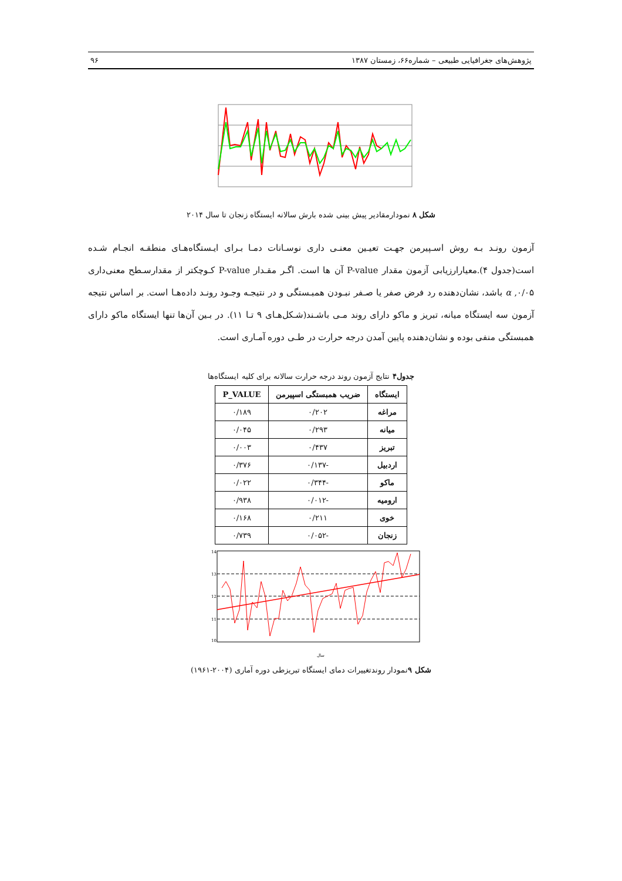پژوهش‌های جغرافیایی طبیعی – شماره۶۶، زمستان ۱۳۸۷ ۹۶
شکل ۸ نمودارمقادیر پیش بینی شده بارش سالانه ایستگاه زنجان تا سال ۲۰۱۴
آزمون رونـد بـه روش اسـپیرمن جهـت تعیـین معنـی داری نوسـانات دمـا بـرای ایـستگاه‌هـای منطقـه انجـام شـده است(جدول ۴).معیارارزیابی آزمون مقدار P-value آن ها است. اگـر مقـدار P-value کـوچکتر از مقدارسـطح معنی‌داری ۰/۰۵, α باشد، نشان‌دهنده رد فرض صفر یا صـفر نبـودن همبـستگی و در نتیجـه وجـود رونـد داده‌هـا است. بر اساس نتیجه آزمون سه ایستگاه میانه، تبریز و ماکو دارای روند مـی باشـند(شـکل‌هـای ۹ تـا ۱۱). در بـین آن‌ها تنها ایستگاه ماکو دارای همبستگی منفی بوده و نشان‌دهنده پایین آمدن درجه حرارت در طـی دوره آمـاری است.
جدول۴ نتایج آزمون روند درجه حرارت سالانه برای کلیه ایستگاه‌ها
| ایستگاه | ضریب همبستگی اسپیرمن | P_VALUE |
| --- | --- | --- |
| مراغه | ۰/۲۰۲ | ۰/۱۸۹ |
| میانه | ۰/۲۹۳ | ۰/۰۴۵ |
| تبریز | ۰/۴۳۷ | ۰/۰۰۳ |
| اردبیل | -۰/۱۳۷ | ۰/۳۷۶ |
| ماکو | -۰/۳۴۴ | ۰/۰۲۲ |
| ارومیه | -۰/۰۱۲ | ۰/۹۳۸ |
| خوی | ۰/۲۱۱ | ۰/۱۶۸ |
| زنجان | -۰/۰۵۲ | ۰/۷۳۹ |
14
13
12
11
10
سال
شکل ۹نمودار روندتغییرات دمای ایستگاه تبریزطی دوره آماری (۲۰۰۴-۱۹۶۱)